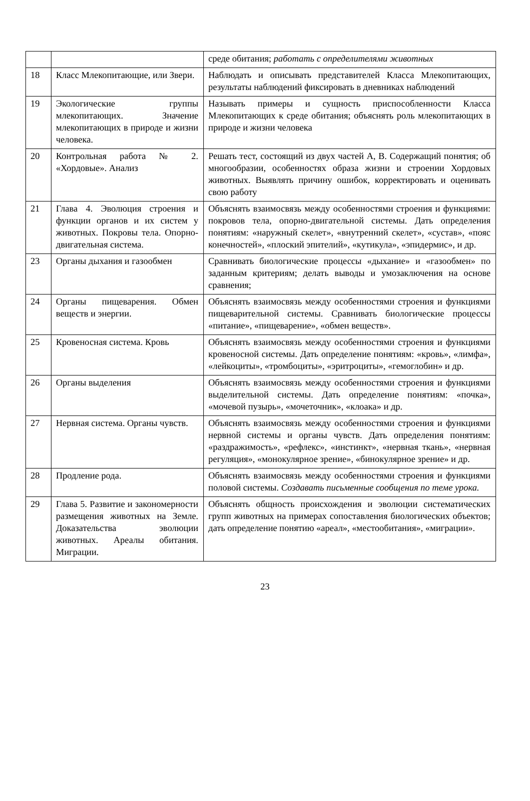| | | среде обитания; работать с определителями животных |
| 18 | Класс Млекопитающие, или Звери. | Наблюдать и описывать представителей Класса Млекопитающих, результаты наблюдений фиксировать в дневниках наблюдений |
| 19 | Экологические группы млекопитающих. Значение млекопитающих в природе и жизни человека. | Называть примеры и сущность приспособленности Класса Млекопитающих к среде обитания; объяснять роль млекопитающих в природе и жизни человека |
| 20 | Контрольная работа № 2. «Хордовые». Анализ | Решать тест, состоящий из двух частей А, В. Содержащий понятия; об многообразии, особенностях образа жизни и строении Хордовых животных. Выявлять причину ошибок, корректировать и оценивать свою работу |
| 21 | Глава 4. Эволюция строения и функции органов и их систем у животных. Покровы тела. Опорно-двигательная система. | Объяснять взаимосвязь между особенностями строения и функциями: покровов тела, опорно-двигательной системы. Дать определения понятиям: «наружный скелет», «внутренний скелет», «сустав», «пояс конечностей», «плоский эпителий», «кутикула», «эпидермис», и др. |
| 23 | Органы дыхания и газообмен | Сравнивать биологические процессы «дыхание» и «газообмен» по заданным критериям; делать выводы и умозаключения на основе сравнения; |
| 24 | Органы пищеварения. Обмен веществ и энергии. | Объяснять взаимосвязь между особенностями строения и функциями пищеварительной системы. Сравнивать биологические процессы «питание», «пищеварение», «обмен веществ». |
| 25 | Кровеносная система. Кровь | Объяснять взаимосвязь между особенностями строения и функциями кровеносной системы. Дать определение понятиям: «кровь», «лимфа», «лейкоциты», «тромбоциты», «эритроциты», «гемоглобин» и др. |
| 26 | Органы выделения | Объяснять взаимосвязь между особенностями строения и функциями выделительной системы. Дать определение понятиям: «почка», «мочевой пузырь», «мочеточник», «клоака» и др. |
| 27 | Нервная система. Органы чувств. | Объяснять взаимосвязь между особенностями строения и функциями нервной системы и органы чувств. Дать определения понятиям: «раздражимость», «рефлекс», «инстинкт», «нервная ткань», «нервная регуляция», «монокулярное зрение», «бинокулярное зрение» и др. |
| 28 | Продление рода. | Объяснять взаимосвязь между особенностями строения и функциями половой системы. Создавать письменные сообщения по теме урока. |
| 29 | Глава 5. Развитие и закономерности размещения животных на Земле. Доказательства эволюции животных. Ареалы обитания. Миграции. | Объяснять общность происхождения и эволюции систематических групп животных на примерах сопоставления биологических объектов; дать определение понятию «ареал», «местообитания», «миграции». |
23